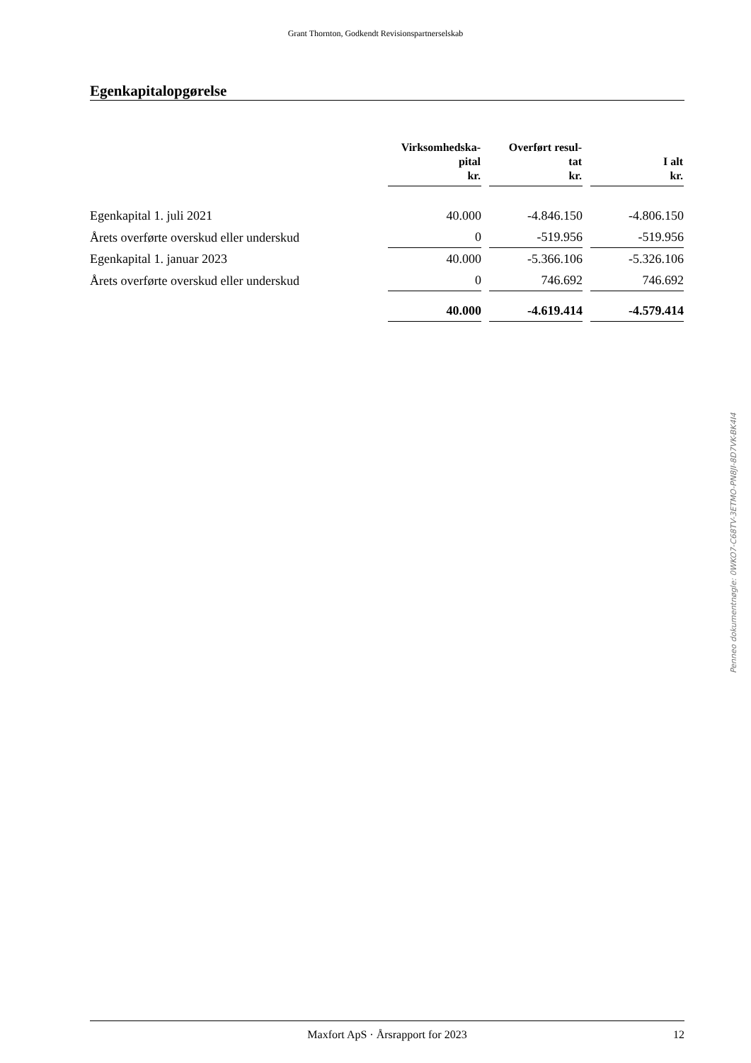Grant Thornton, Godkendt Revisionspartnerselskab
Egenkapitalopgørelse
| | Virksomhedska- pital kr. | Overført resul- tat kr. | I alt kr. |
| --- | --- | --- | --- |
| Egenkapital 1. juli 2021 | 40.000 | -4.846.150 | -4.806.150 |
| Årets overførte overskud eller underskud | 0 | -519.956 | -519.956 |
| Egenkapital 1. januar 2023 | 40.000 | -5.366.106 | -5.326.106 |
| Årets overførte overskud eller underskud | 0 | 746.692 | 746.692 |
| | 40.000 | -4.619.414 | -4.579.414 |
Penneo dokumentnøgle: 0WKO7-C68TV-3ETMO-PN8JI-8D7VK-BK4I4
Maxfort ApS · Årsrapport for 2023 12